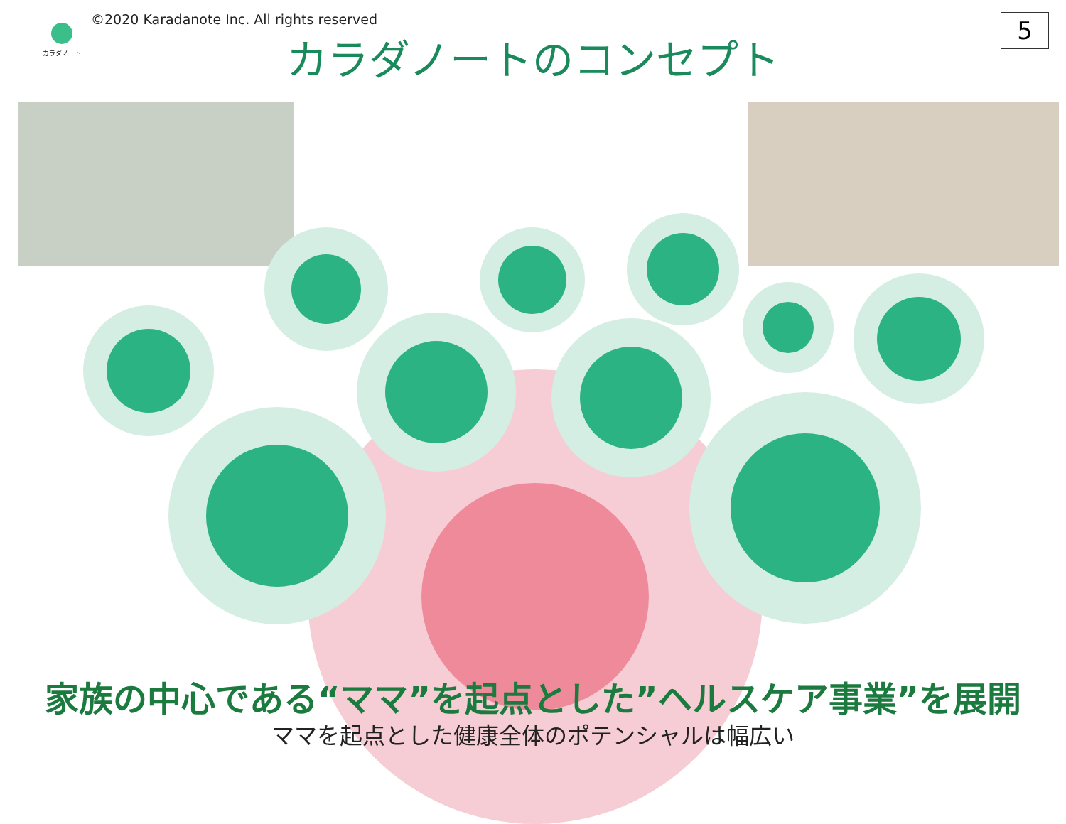カラダノート
©2020 Karadanote Inc. All rights reserved
カラダノートのコンセプト
5
家族の中心である“ママ”を起点とした”ヘルスケア事業”を展開
ママを起点とした健康全体のポテンシャルは幅広い